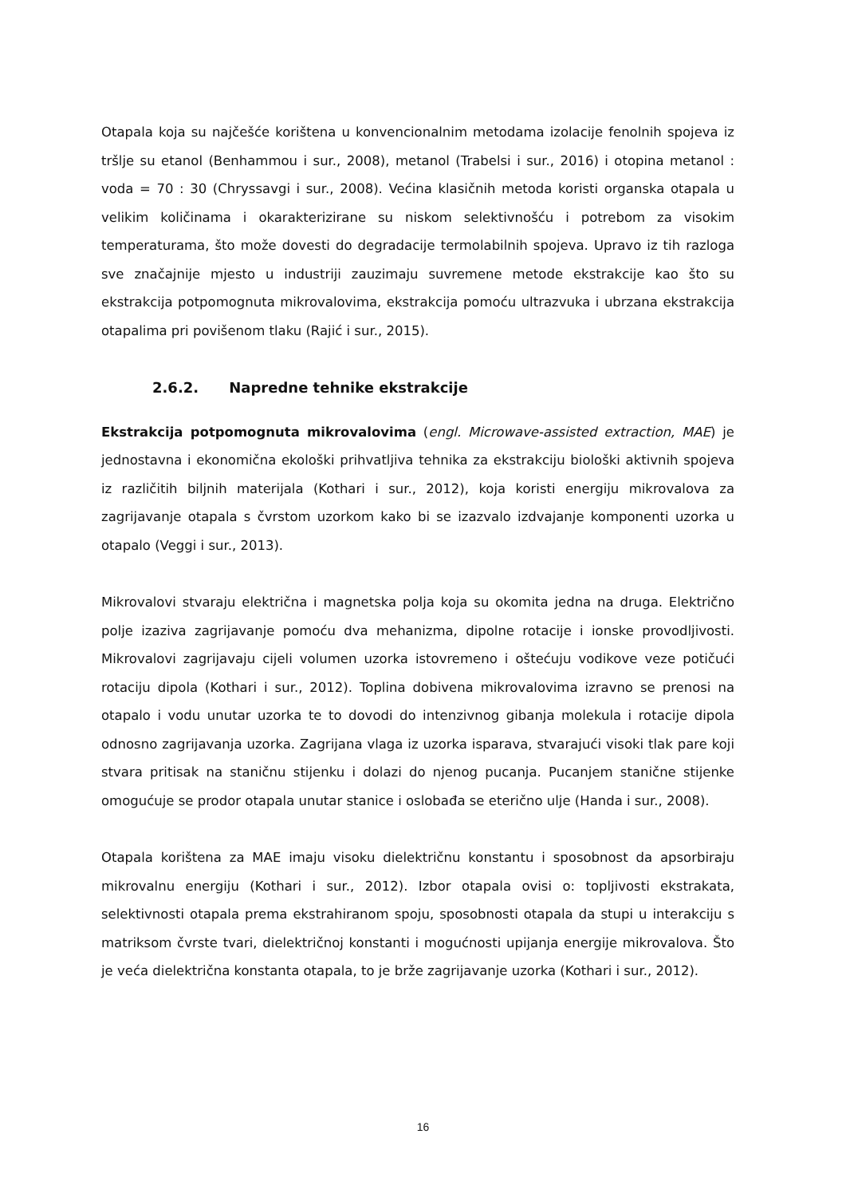Otapala koja su najčešće korištena u konvencionalnim metodama izolacije fenolnih spojeva iz tršlje su etanol (Benhammou i sur., 2008), metanol (Trabelsi i sur., 2016) i otopina metanol : voda = 70 : 30 (Chryssavgi i sur., 2008). Većina klasičnih metoda koristi organska otapala u velikim količinama i okarakterizirane su niskom selektivnošću i potrebom za visokim temperaturama, što može dovesti do degradacije termolabilnih spojeva. Upravo iz tih razloga sve značajnije mjesto u industriji zauzimaju suvremene metode ekstrakcije kao što su ekstrakcija potpomognuta mikrovalovima, ekstrakcija pomoću ultrazvuka i ubrzana ekstrakcija otapalima pri povišenom tlaku (Rajić i sur., 2015).
2.6.2. Napredne tehnike ekstrakcije
Ekstrakcija potpomognuta mikrovalovima (engl. Microwave-assisted extraction, MAE) je jednostavna i ekonomična ekološki prihvatljiva tehnika za ekstrakciju biološki aktivnih spojeva iz različitih biljnih materijala (Kothari i sur., 2012), koja koristi energiju mikrovalova za zagrijavanje otapala s čvrstom uzorkom kako bi se izazvalo izdvajanje komponenti uzorka u otapalo (Veggi i sur., 2013).
Mikrovalovi stvaraju električna i magnetska polja koja su okomita jedna na druga. Električno polje izaziva zagrijavanje pomoću dva mehanizma, dipolne rotacije i ionske provodljivosti. Mikrovalovi zagrijavaju cijeli volumen uzorka istovremeno i oštećuju vodikove veze potičući rotaciju dipola (Kothari i sur., 2012). Toplina dobivena mikrovalovima izravno se prenosi na otapalo i vodu unutar uzorka te to dovodi do intenzivnog gibanja molekula i rotacije dipola odnosno zagrijavanja uzorka. Zagrijana vlaga iz uzorka isparava, stvarajući visoki tlak pare koji stvara pritisak na staničnu stijenku i dolazi do njenog pucanja. Pucanjem stanične stijenke omogućuje se prodor otapala unutar stanice i oslobađa se eterično ulje (Handa i sur., 2008).
Otapala korištena za MAE imaju visoku dielektričnu konstantu i sposobnost da apsorbiraju mikrovalnu energiju (Kothari i sur., 2012). Izbor otapala ovisi o: topljivosti ekstrakata, selektivnosti otapala prema ekstrahiranom spoju, sposobnosti otapala da stupi u interakciju s matriksom čvrste tvari, dielektričnoj konstanti i mogućnosti upijanja energije mikrovalova. Što je veća dielektrična konstanta otapala, to je brže zagrijavanje uzorka (Kothari i sur., 2012).
16